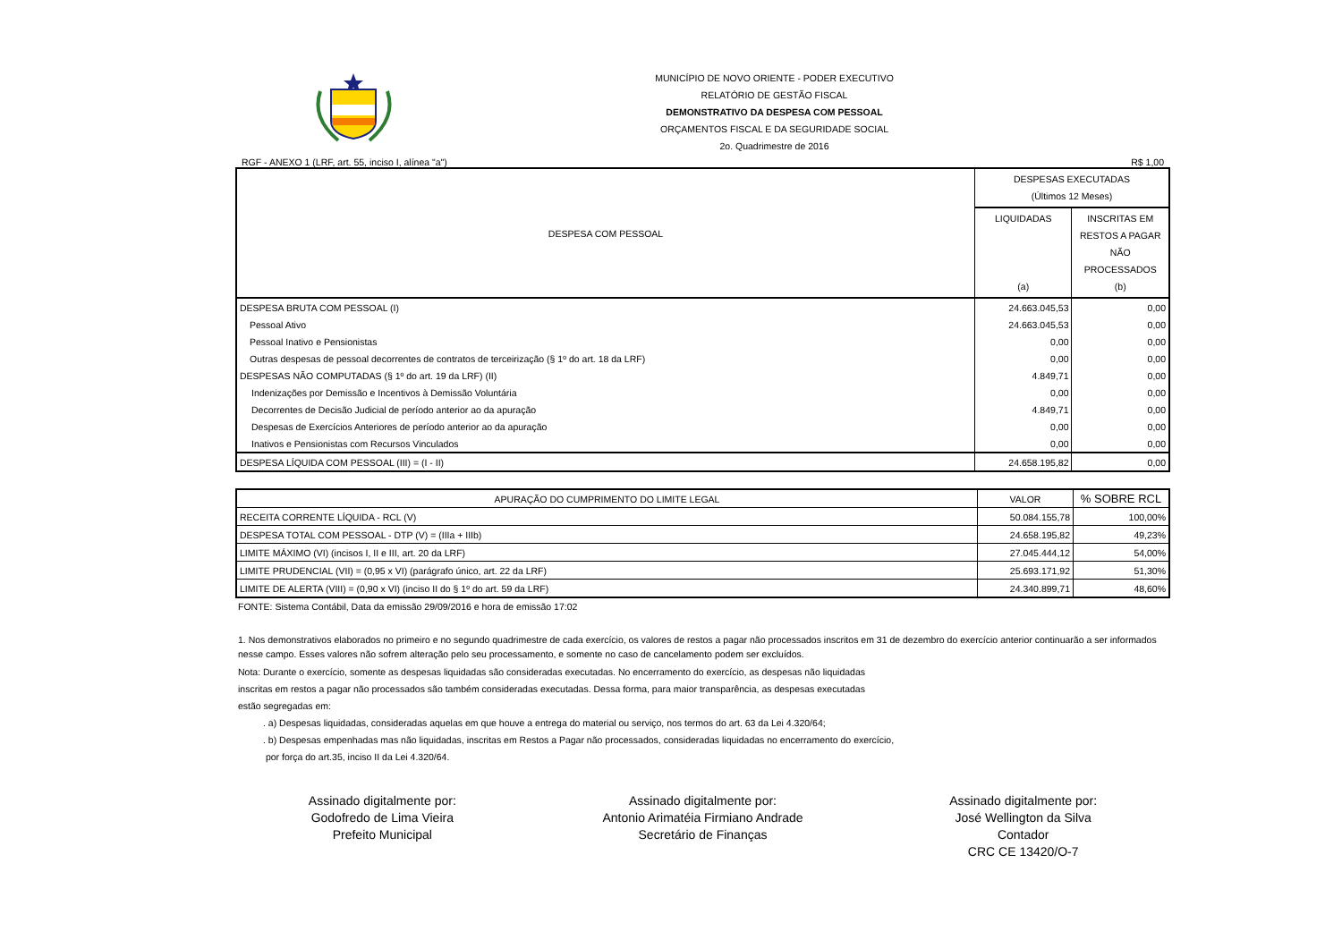MUNICÍPIO DE NOVO ORIENTE - PODER EXECUTIVO
RELATÓRIO DE GESTÃO FISCAL
DEMONSTRATIVO DA DESPESA COM PESSOAL
ORÇAMENTOS FISCAL E DA SEGURIDADE SOCIAL
2o. Quadrimestre de 2016
RGF - ANEXO 1 (LRF, art. 55, inciso I, alínea "a") R$ 1,00
| DESPESA COM PESSOAL | DESPESAS EXECUTADAS (Últimos 12 Meses) | |
| --- | --- | --- |
| | LIQUIDADAS (a) | INSCRITAS EM RESTOS A PAGAR NÃO PROCESSADOS (b) |
| DESPESA BRUTA COM PESSOAL (I) | 24.663.045,53 | 0,00 |
| Pessoal Ativo | 24.663.045,53 | 0,00 |
| Pessoal Inativo e Pensionistas | 0,00 | 0,00 |
| Outras despesas de pessoal decorrentes de contratos de terceirização (§ 1º do art. 18 da LRF) | 0,00 | 0,00 |
| DESPESAS NÃO COMPUTADAS (§ 1º do art. 19 da LRF) (II) | 4.849,71 | 0,00 |
| Indenizações por Demissão e Incentivos à Demissão Voluntária | 0,00 | 0,00 |
| Decorrentes de Decisão Judicial de período anterior ao da apuração | 4.849,71 | 0,00 |
| Despesas de Exercícios Anteriores de período anterior ao da apuração | 0,00 | 0,00 |
| Inativos e Pensionistas com Recursos Vinculados | 0,00 | 0,00 |
| DESPESA LÍQUIDA COM PESSOAL (III) = (I - II) | 24.658.195,82 | 0,00 |
| APURAÇÃO DO CUMPRIMENTO DO LIMITE LEGAL | VALOR | % SOBRE RCL |
| RECEITA CORRENTE LÍQUIDA - RCL (V) | 50.084.155,78 | 100,00% |
| DESPESA TOTAL COM PESSOAL - DTP (V) = (IIIa + IIIb) | 24.658.195,82 | 49,23% |
| LIMITE MÁXIMO (VI) (incisos I, II e III, art. 20 da LRF) | 27.045.444,12 | 54,00% |
| LIMITE PRUDENCIAL (VII) = (0,95 x VI) (parágrafo único, art. 22 da LRF) | 25.693.171,92 | 51,30% |
| LIMITE DE ALERTA (VIII) = (0,90 x VI) (inciso II do § 1º do art. 59 da LRF) | 24.340.899,71 | 48,60% |
FONTE: Sistema Contábil, Data da emissão 29/09/2016 e hora de emissão 17:02
1. Nos demonstrativos elaborados no primeiro e no segundo quadrimestre de cada exercício, os valores de restos a pagar não processados inscritos em 31 de dezembro do exercício anterior continuarão a ser informados nesse campo. Esses valores não sofrem alteração pelo seu processamento, e somente no caso de cancelamento podem ser excluídos.
Nota: Durante o exercício, somente as despesas liquidadas são consideradas executadas. No encerramento do exercício, as despesas não liquidadas
inscritas em restos a pagar não processados são também consideradas executadas. Dessa forma, para maior transparência, as despesas executadas
estão segregadas em:
. a) Despesas liquidadas, consideradas aquelas em que houve a entrega do material ou serviço, nos termos do art. 63 da Lei 4.320/64;
. b) Despesas empenhadas mas não liquidadas, inscritas em Restos a Pagar não processados, consideradas liquidadas no encerramento do exercício,
por força do art.35, inciso II da Lei 4.320/64.
Assinado digitalmente por:
Godofredo de Lima Vieira
Prefeito Municipal
Assinado digitalmente por:
Antonio Arimatéia Firmiano Andrade
Secretário de Finanças
Assinado digitalmente por:
José Wellington da Silva
Contador
CRC CE 13420/O-7